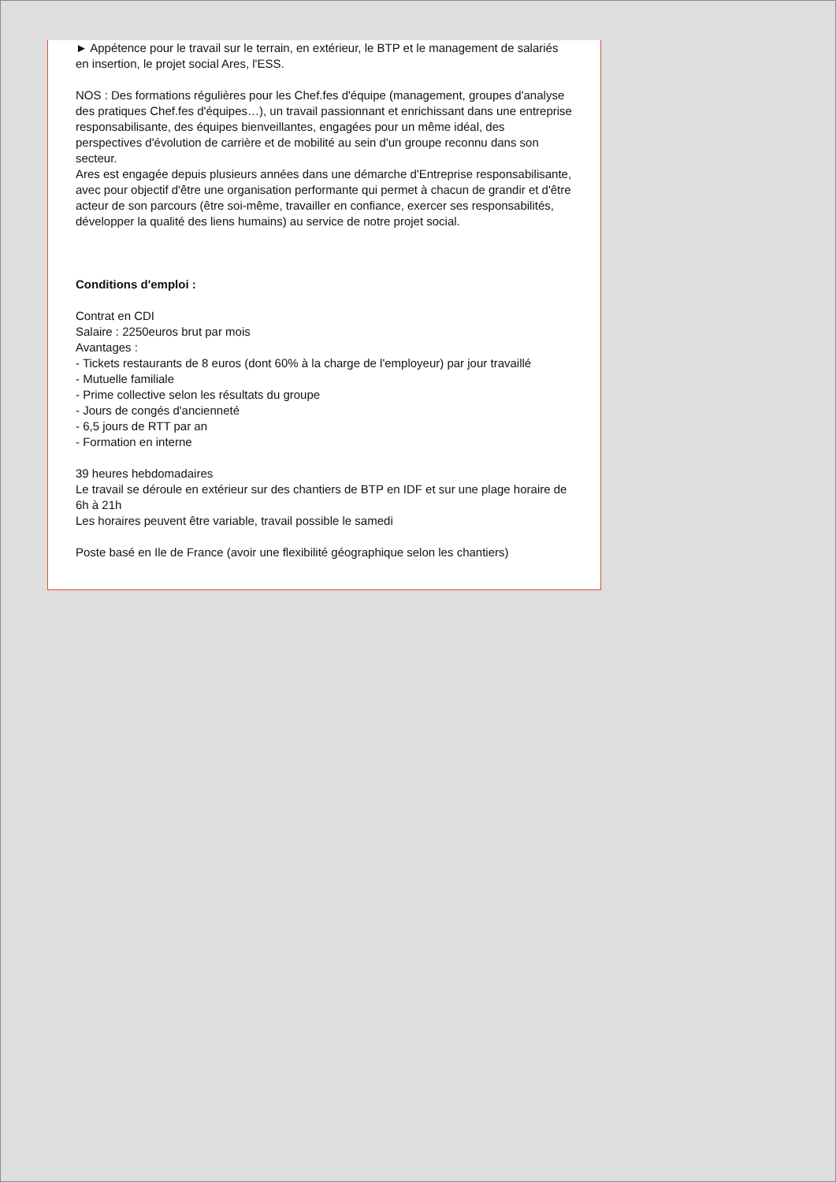► Appétence pour le travail sur le terrain, en extérieur, le BTP et le management de salariés en insertion, le projet social Ares, l'ESS.
NOS : Des formations régulières pour les Chef.fes d'équipe (management, groupes d'analyse des pratiques Chef.fes d'équipes…), un travail passionnant et enrichissant dans une entreprise responsabilisante, des équipes bienveillantes, engagées pour un même idéal, des perspectives d'évolution de carrière et de mobilité au sein d'un groupe reconnu dans son secteur.
Ares est engagée depuis plusieurs années dans une démarche d'Entreprise responsabilisante, avec pour objectif d'être une organisation performante qui permet à chacun de grandir et d'être acteur de son parcours (être soi-même, travailler en confiance, exercer ses responsabilités, développer la qualité des liens humains) au service de notre projet social.
Conditions d'emploi :
Contrat en CDI
Salaire : 2250euros brut par mois
Avantages :
- Tickets restaurants de 8 euros (dont 60% à la charge de l'employeur) par jour travaillé
- Mutuelle familiale
- Prime collective selon les résultats du groupe
- Jours de congés d'ancienneté
- 6,5 jours de RTT par an
- Formation en interne
39 heures hebdomadaires
Le travail se déroule en extérieur sur des chantiers de BTP en IDF et sur une plage horaire de 6h à 21h
Les horaires peuvent être variable, travail possible le samedi
Poste basé en Ile de France (avoir une flexibilité géographique selon les chantiers)